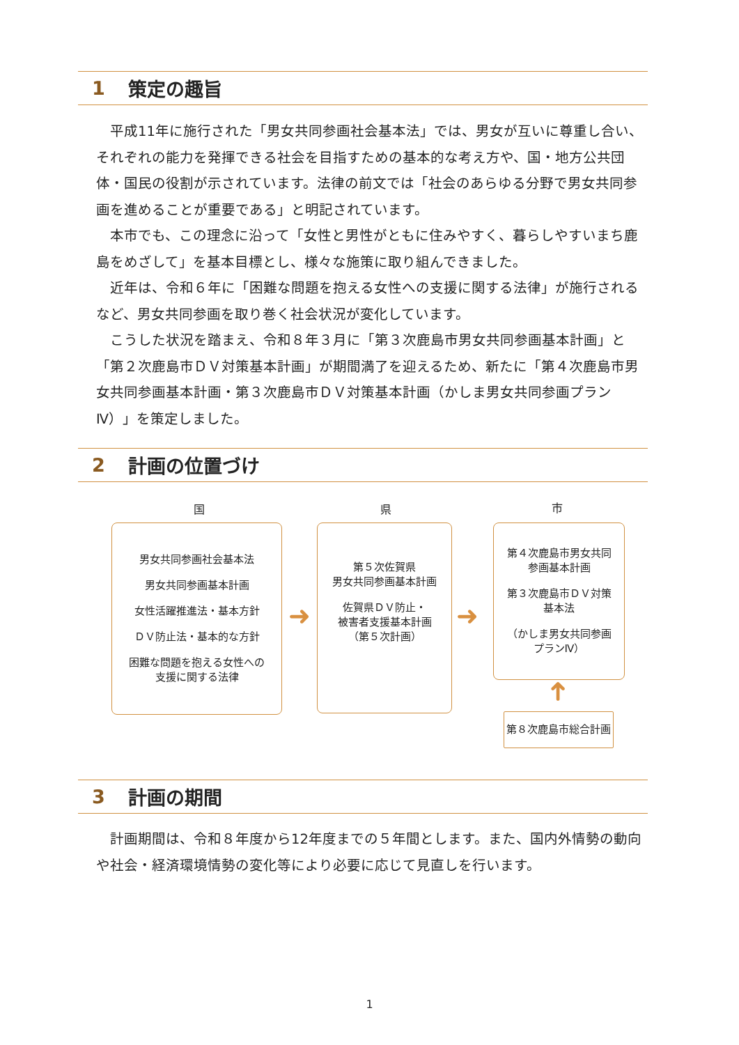1 策定の趣旨
　平成11年に施行された「男女共同参画社会基本法」では、男女が互いに尊重し合い、それぞれの能力を発揮できる社会を目指すための基本的な考え方や、国・地方公共団体・国民の役割が示されています。法律の前文では「社会のあらゆる分野で男女共同参画を進めることが重要である」と明記されています。
　本市でも、この理念に沿って「女性と男性がともに住みやすく、暮らしやすいまち鹿島をめざして」を基本目標とし、様々な施策に取り組んできました。
　近年は、令和６年に「困難な問題を抱える女性への支援に関する法律」が施行されるなど、男女共同参画を取り巻く社会状況が変化しています。
　こうした状況を踏まえ、令和８年３月に「第３次鹿島市男女共同参画基本計画」と「第２次鹿島市ＤＶ対策基本計画」が期間満了を迎えるため、新たに「第４次鹿島市男女共同参画基本計画・第３次鹿島市ＤＶ対策基本計画（かしま男女共同参画プランⅣ）」を策定しました。
2 計画の位置づけ
国 県 市
男女共同参画社会基本法
男女共同参画基本計画
女性活躍推進法・基本方針
ＤＶ防止法・基本的な方針
困難な問題を抱える女性への
支援に関する法律
➜
第５次佐賀県
男女共同参画基本計画
佐賀県ＤＶ防止・
被害者支援基本計画
（第５次計画）
➜
第４次鹿島市男女共同
参画基本計画
第３次鹿島市ＤＶ対策
基本法
（かしま男女共同参画
プランⅣ）
➜
第８次鹿島市総合計画
3 計画の期間
　計画期間は、令和８年度から12年度までの５年間とします。また、国内外情勢の動向や社会・経済環境情勢の変化等により必要に応じて見直しを行います。
1